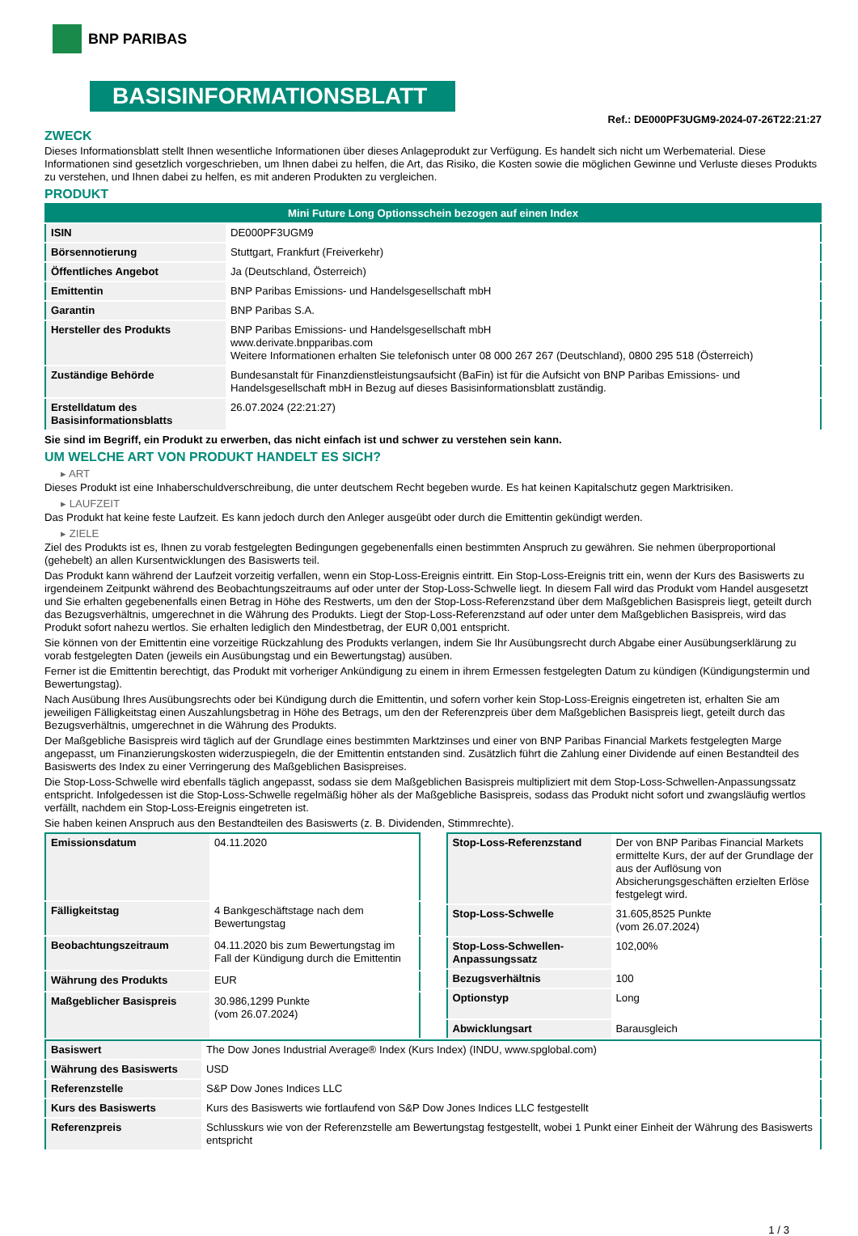BNP PARIBAS
BASISINFORMATIONSBLATT
Ref.: DE000PF3UGM9-2024-07-26T22:21:27
ZWECK
Dieses Informationsblatt stellt Ihnen wesentliche Informationen über dieses Anlageprodukt zur Verfügung. Es handelt sich nicht um Werbematerial. Diese Informationen sind gesetzlich vorgeschrieben, um Ihnen dabei zu helfen, die Art, das Risiko, die Kosten sowie die möglichen Gewinne und Verluste dieses Produkts zu verstehen, und Ihnen dabei zu helfen, es mit anderen Produkten zu vergleichen.
PRODUKT
| Mini Future Long Optionsschein bezogen auf einen Index | |
| --- | --- |
| ISIN | DE000PF3UGM9 |
| Börsennotierung | Stuttgart, Frankfurt (Freiverkehr) |
| Öffentliches Angebot | Ja (Deutschland, Österreich) |
| Emittentin | BNP Paribas Emissions- und Handelsgesellschaft mbH |
| Garantin | BNP Paribas S.A. |
| Hersteller des Produkts | BNP Paribas Emissions- und Handelsgesellschaft mbH www.derivate.bnpparibas.com Weitere Informationen erhalten Sie telefonisch unter 08 000 267 267 (Deutschland), 0800 295 518 (Österreich) |
| Zuständige Behörde | Bundesanstalt für Finanzdienstleistungsaufsicht (BaFin) ist für die Aufsicht von BNP Paribas Emissions- und Handelsgesellschaft mbH in Bezug auf dieses Basisinformationsblatt zuständig. |
| Erstelldatum des Basisinformationsblatts | 26.07.2024 (22:21:27) |
Sie sind im Begriff, ein Produkt zu erwerben, das nicht einfach ist und schwer zu verstehen sein kann.
UM WELCHE ART VON PRODUKT HANDELT ES SICH?
▸ ART
Dieses Produkt ist eine Inhaberschuldverschreibung, die unter deutschem Recht begeben wurde. Es hat keinen Kapitalschutz gegen Marktrisiken.
▸ LAUFZEIT
Das Produkt hat keine feste Laufzeit. Es kann jedoch durch den Anleger ausgeübt oder durch die Emittentin gekündigt werden.
▸ ZIELE
Ziel des Produkts ist es, Ihnen zu vorab festgelegten Bedingungen gegebenenfalls einen bestimmten Anspruch zu gewähren. Sie nehmen überproportional (gehebelt) an allen Kursentwicklungen des Basiswerts teil.
Das Produkt kann während der Laufzeit vorzeitig verfallen, wenn ein Stop-Loss-Ereignis eintritt. Ein Stop-Loss-Ereignis tritt ein, wenn der Kurs des Basiswerts zu irgendeinem Zeitpunkt während des Beobachtungszeitraums auf oder unter der Stop-Loss-Schwelle liegt. In diesem Fall wird das Produkt vom Handel ausgesetzt und Sie erhalten gegebenenfalls einen Betrag in Höhe des Restwerts, um den der Stop-Loss-Referenzstand über dem Maßgeblichen Basispreis liegt, geteilt durch das Bezugsverhältnis, umgerechnet in die Währung des Produkts. Liegt der Stop-Loss-Referenzstand auf oder unter dem Maßgeblichen Basispreis, wird das Produkt sofort nahezu wertlos. Sie erhalten lediglich den Mindestbetrag, der EUR 0,001 entspricht.
Sie können von der Emittentin eine vorzeitige Rückzahlung des Produkts verlangen, indem Sie Ihr Ausübungsrecht durch Abgabe einer Ausübungserklärung zu vorab festgelegten Daten (jeweils ein Ausübungstag und ein Bewertungstag) ausüben.
Ferner ist die Emittentin berechtigt, das Produkt mit vorheriger Ankündigung zu einem in ihrem Ermessen festgelegten Datum zu kündigen (Kündigungstermin und Bewertungstag).
Nach Ausübung Ihres Ausübungsrechts oder bei Kündigung durch die Emittentin, und sofern vorher kein Stop-Loss-Ereignis eingetreten ist, erhalten Sie am jeweiligen Fälligkeitstag einen Auszahlungsbetrag in Höhe des Betrags, um den der Referenzpreis über dem Maßgeblichen Basispreis liegt, geteilt durch das Bezugsverhältnis, umgerechnet in die Währung des Produkts.
Der Maßgebliche Basispreis wird täglich auf der Grundlage eines bestimmten Marktzinses und einer von BNP Paribas Financial Markets festgelegten Marge angepasst, um Finanzierungskosten widerzuspiegeln, die der Emittentin entstanden sind. Zusätzlich führt die Zahlung einer Dividende auf einen Bestandteil des Basiswerts des Index zu einer Verringerung des Maßgeblichen Basispreises.
Die Stop-Loss-Schwelle wird ebenfalls täglich angepasst, sodass sie dem Maßgeblichen Basispreis multipliziert mit dem Stop-Loss-Schwellen-Anpassungssatz entspricht. Infolgedessen ist die Stop-Loss-Schwelle regelmäßig höher als der Maßgebliche Basispreis, sodass das Produkt nicht sofort und zwangsläufig wertlos verfällt, nachdem ein Stop-Loss-Ereignis eingetreten ist.
Sie haben keinen Anspruch aus den Bestandteilen des Basiswerts (z. B. Dividenden, Stimmrechte).
| Emissionsdatum | 04.11.2020 |
| Fälligkeitstag | 4 Bankgeschäftstage nach dem Bewertungstag |
| Beobachtungszeitraum | 04.11.2020 bis zum Bewertungstag im Fall der Kündigung durch die Emittentin |
| Währung des Produkts | EUR |
| Maßgeblicher Basispreis | 30.986,1299 Punkte (vom 26.07.2024) |
| Stop-Loss-Referenzstand | Der von BNP Paribas Financial Markets ermittelte Kurs, der auf der Grundlage der aus der Auflösung von Absicherungsgeschäften erzielten Erlöse festgelegt wird. |
| Stop-Loss-Schwelle | 31.605,8525 Punkte (vom 26.07.2024) |
| Stop-Loss-Schwellen-Anpassungssatz | 102,00% |
| Bezugsverhältnis | 100 |
| Optionstyp | Long |
| Abwicklungsart | Barausgleich |
| Basiswert | The Dow Jones Industrial Average® Index (Kurs Index) (INDU, www.spglobal.com) |
| Währung des Basiswerts | USD |
| Referenzstelle | S&P Dow Jones Indices LLC |
| Kurs des Basiswerts | Kurs des Basiswerts wie fortlaufend von S&P Dow Jones Indices LLC festgestellt |
| Referenzpreis | Schlusskurs wie von der Referenzstelle am Bewertungstag festgestellt, wobei 1 Punkt einer Einheit der Währung des Basiswerts entspricht |
1 / 3